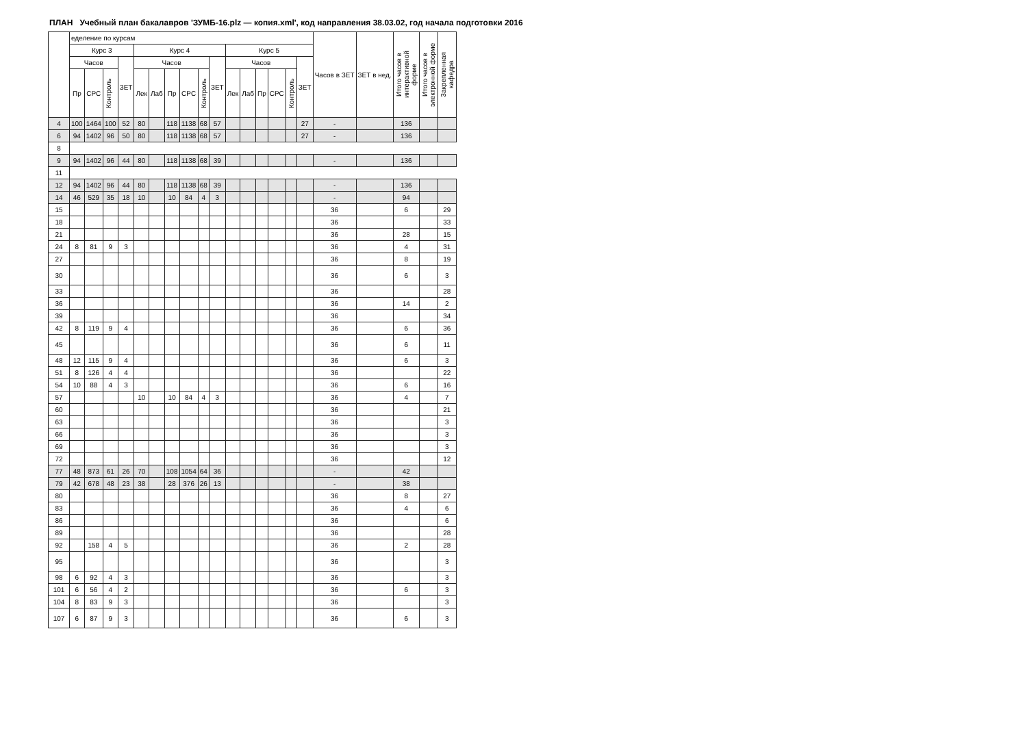ПЛАН Учебный план бакалавров 'ЗУМБ-16.plz — копия.xml', код направления 38.03.02, год начала подготовки 2016
| | еделение по курсам | | | | | | | | | | | | | | | | Часов в ЗЕТ | ЗЕТ в нед. | Итого часов в интерактивной форме | Итого часов в электронной форме | Закрепленная кафедра |
| --- | --- | --- | --- | --- | --- | --- | --- | --- | --- | --- | --- | --- | --- | --- | --- | --- | --- | --- | --- | --- | --- |
| | Курс 3 | | | | Курс 4 | | | | | | Курс 5 | | | | | | | | | | |
| | Часов | | | ЗЕТ | Часов | | | | | ЗЕТ | Часов | | | | | ЗЕТ | | | | | |
| | Пр | СРС | Контроль | | Лек | Лаб | Пр | СРС | Контроль | | Лек | Лаб | Пр | СРС | Контроль | | | | | | |
| 4 | 100 | 1464 | 100 | 52 | 80 | | 118 | 1138 | 68 | 57 | | | | | | 27 | - | | 136 | | |
| 6 | 94 | 1402 | 96 | 50 | 80 | | 118 | 1138 | 68 | 57 | | | | | | 27 | - | | 136 | | |
| 8 | | | | | | | | | | | | | | | | | | | | | |
| 9 | 94 | 1402 | 96 | 44 | 80 | | 118 | 1138 | 68 | 39 | | | | | | | - | | 136 | | |
| 11 | | | | | | | | | | | | | | | | | | | | | |
| 12 | 94 | 1402 | 96 | 44 | 80 | | 118 | 1138 | 68 | 39 | | | | | | | - | | 136 | | |
| 14 | 46 | 529 | 35 | 18 | 10 | | 10 | 84 | 4 | 3 | | | | | | | - | | 94 | | |
| 15 | | | | | | | | | | | | | | | | | 36 | | 6 | | 29 |
| 18 | | | | | | | | | | | | | | | | | 36 | | | | 33 |
| 21 | | | | | | | | | | | | | | | | | 36 | | 28 | | 15 |
| 24 | 8 | 81 | 9 | 3 | | | | | | | | | | | | | 36 | | 4 | | 31 |
| 27 | | | | | | | | | | | | | | | | | 36 | | 8 | | 19 |
| 30 | | | | | | | | | | | | | | | | | 36 | | 6 | | 3 |
| 33 | | | | | | | | | | | | | | | | | 36 | | | | 28 |
| 36 | | | | | | | | | | | | | | | | | 36 | | 14 | | 2 |
| 39 | | | | | | | | | | | | | | | | | 36 | | | | 34 |
| 42 | 8 | 119 | 9 | 4 | | | | | | | | | | | | | 36 | | 6 | | 36 |
| 45 | | | | | | | | | | | | | | | | | 36 | | 6 | | 11 |
| 48 | 12 | 115 | 9 | 4 | | | | | | | | | | | | | 36 | | 6 | | 3 |
| 51 | 8 | 126 | 4 | 4 | | | | | | | | | | | | | 36 | | | | 22 |
| 54 | 10 | 88 | 4 | 3 | | | | | | | | | | | | | 36 | | 6 | | 16 |
| 57 | | | | | 10 | | 10 | 84 | 4 | 3 | | | | | | | 36 | | 4 | | 7 |
| 60 | | | | | | | | | | | | | | | | | 36 | | | | 21 |
| 63 | | | | | | | | | | | | | | | | | 36 | | | | 3 |
| 66 | | | | | | | | | | | | | | | | | 36 | | | | 3 |
| 69 | | | | | | | | | | | | | | | | | 36 | | | | 3 |
| 72 | | | | | | | | | | | | | | | | | 36 | | | | 12 |
| 77 | 48 | 873 | 61 | 26 | 70 | | 108 | 1054 | 64 | 36 | | | | | | | - | | 42 | | |
| 79 | 42 | 678 | 48 | 23 | 38 | | 28 | 376 | 26 | 13 | | | | | | | - | | 38 | | |
| 80 | | | | | | | | | | | | | | | | | 36 | | 8 | | 27 |
| 83 | | | | | | | | | | | | | | | | | 36 | | 4 | | 6 |
| 86 | | | | | | | | | | | | | | | | | 36 | | | | 6 |
| 89 | | | | | | | | | | | | | | | | | 36 | | | | 28 |
| 92 | | 158 | 4 | 5 | | | | | | | | | | | | | 36 | | 2 | | 28 |
| 95 | | | | | | | | | | | | | | | | | 36 | | | | 3 |
| 98 | 6 | 92 | 4 | 3 | | | | | | | | | | | | | 36 | | | | 3 |
| 101 | 6 | 56 | 4 | 2 | | | | | | | | | | | | | 36 | | 6 | | 3 |
| 104 | 8 | 83 | 9 | 3 | | | | | | | | | | | | | 36 | | | | 3 |
| 107 | 6 | 87 | 9 | 3 | | | | | | | | | | | | | 36 | | 6 | | 3 |